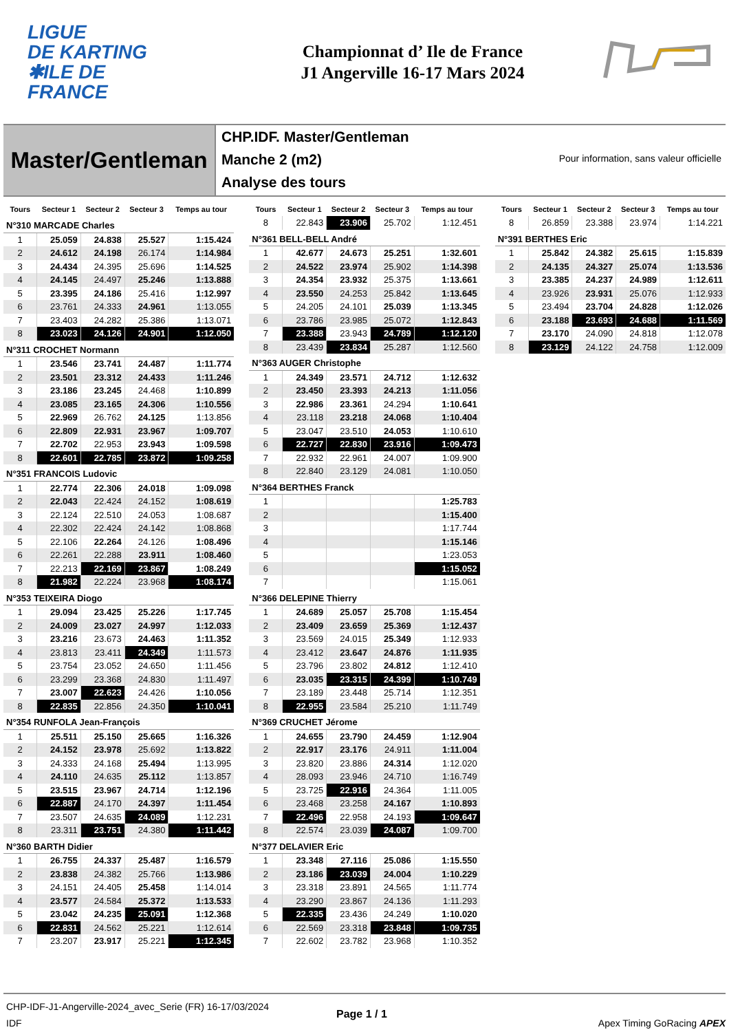LIGUE
DE KARTING
✱ILE DE
FRANCE
Championnat d’ Ile de France
J1 Angerville 16-17 Mars 2024
Master/Gentleman
CHP.IDF. Master/Gentleman
Manche 2 (m2)
Analyse des tours
Pour information, sans valeur officielle
| Tours | Secteur 1 | Secteur 2 | Secteur 3 | Temps au tour |
| --- | --- | --- | --- | --- |
| N°310 MARCADE Charles | | | | |
| 1 | 25.059 | 24.838 | 25.527 | 1:15.424 |
| 2 | 24.612 | 24.198 | 26.174 | 1:14.984 |
| 3 | 24.434 | 24.395 | 25.696 | 1:14.525 |
| 4 | 24.145 | 24.497 | 25.246 | 1:13.888 |
| 5 | 23.395 | 24.186 | 25.416 | 1:12.997 |
| 6 | 23.761 | 24.333 | 24.961 | 1:13.055 |
| 7 | 23.403 | 24.282 | 25.386 | 1:13.071 |
| 8 | 23.023 | 24.126 | 24.901 | 1:12.050 |
| N°311 CROCHET Normann | | | | |
| 1 | 23.546 | 23.741 | 24.487 | 1:11.774 |
| 2 | 23.501 | 23.312 | 24.433 | 1:11.246 |
| 3 | 23.186 | 23.245 | 24.468 | 1:10.899 |
| 4 | 23.085 | 23.165 | 24.306 | 1:10.556 |
| 5 | 22.969 | 26.762 | 24.125 | 1:13.856 |
| 6 | 22.809 | 22.931 | 23.967 | 1:09.707 |
| 7 | 22.702 | 22.953 | 23.943 | 1:09.598 |
| 8 | 22.601 | 22.785 | 23.872 | 1:09.258 |
| N°351 FRANCOIS Ludovic | | | | |
| 1 | 22.774 | 22.306 | 24.018 | 1:09.098 |
| 2 | 22.043 | 22.424 | 24.152 | 1:08.619 |
| 3 | 22.124 | 22.510 | 24.053 | 1:08.687 |
| 4 | 22.302 | 22.424 | 24.142 | 1:08.868 |
| 5 | 22.106 | 22.264 | 24.126 | 1:08.496 |
| 6 | 22.261 | 22.288 | 23.911 | 1:08.460 |
| 7 | 22.213 | 22.169 | 23.867 | 1:08.249 |
| 8 | 21.982 | 22.224 | 23.968 | 1:08.174 |
| N°353 TEIXEIRA Diogo | | | | |
| 1 | 29.094 | 23.425 | 25.226 | 1:17.745 |
| 2 | 24.009 | 23.027 | 24.997 | 1:12.033 |
| 3 | 23.216 | 23.673 | 24.463 | 1:11.352 |
| 4 | 23.813 | 23.411 | 24.349 | 1:11.573 |
| 5 | 23.754 | 23.052 | 24.650 | 1:11.456 |
| 6 | 23.299 | 23.368 | 24.830 | 1:11.497 |
| 7 | 23.007 | 22.623 | 24.426 | 1:10.056 |
| 8 | 22.835 | 22.856 | 24.350 | 1:10.041 |
| N°354 RUNFOLA Jean-François | | | | |
| 1 | 25.511 | 25.150 | 25.665 | 1:16.326 |
| 2 | 24.152 | 23.978 | 25.692 | 1:13.822 |
| 3 | 24.333 | 24.168 | 25.494 | 1:13.995 |
| 4 | 24.110 | 24.635 | 25.112 | 1:13.857 |
| 5 | 23.515 | 23.967 | 24.714 | 1:12.196 |
| 6 | 22.887 | 24.170 | 24.397 | 1:11.454 |
| 7 | 23.507 | 24.635 | 24.089 | 1:12.231 |
| 8 | 23.311 | 23.751 | 24.380 | 1:11.442 |
| N°360 BARTH Didier | | | | |
| 1 | 26.755 | 24.337 | 25.487 | 1:16.579 |
| 2 | 23.838 | 24.382 | 25.766 | 1:13.986 |
| 3 | 24.151 | 24.405 | 25.458 | 1:14.014 |
| 4 | 23.577 | 24.584 | 25.372 | 1:13.533 |
| 5 | 23.042 | 24.235 | 25.091 | 1:12.368 |
| 6 | 22.831 | 24.562 | 25.221 | 1:12.614 |
| 7 | 23.207 | 23.917 | 25.221 | 1:12.345 |
| Tours | Secteur 1 | Secteur 2 | Secteur 3 | Temps au tour |
| --- | --- | --- | --- | --- |
| 8 | 22.843 | 23.906 | 25.702 | 1:12.451 |
| N°361 BELL-BELL André | | | | |
| 1 | 42.677 | 24.673 | 25.251 | 1:32.601 |
| 2 | 24.522 | 23.974 | 25.902 | 1:14.398 |
| 3 | 24.354 | 23.932 | 25.375 | 1:13.661 |
| 4 | 23.550 | 24.253 | 25.842 | 1:13.645 |
| 5 | 24.205 | 24.101 | 25.039 | 1:13.345 |
| 6 | 23.786 | 23.985 | 25.072 | 1:12.843 |
| 7 | 23.388 | 23.943 | 24.789 | 1:12.120 |
| 8 | 23.439 | 23.834 | 25.287 | 1:12.560 |
| N°363 AUGER Christophe | | | | |
| 1 | 24.349 | 23.571 | 24.712 | 1:12.632 |
| 2 | 23.450 | 23.393 | 24.213 | 1:11.056 |
| 3 | 22.986 | 23.361 | 24.294 | 1:10.641 |
| 4 | 23.118 | 23.218 | 24.068 | 1:10.404 |
| 5 | 23.047 | 23.510 | 24.053 | 1:10.610 |
| 6 | 22.727 | 22.830 | 23.916 | 1:09.473 |
| 7 | 22.932 | 22.961 | 24.007 | 1:09.900 |
| 8 | 22.840 | 23.129 | 24.081 | 1:10.050 |
| N°364 BERTHES Franck | | | | |
| 1 | | | | 1:25.783 |
| 2 | | | | 1:15.400 |
| 3 | | | | 1:17.744 |
| 4 | | | | 1:15.146 |
| 5 | | | | 1:23.053 |
| 6 | | | | 1:15.052 |
| 7 | | | | 1:15.061 |
| N°366 DELEPINE Thierry | | | | |
| 1 | 24.689 | 25.057 | 25.708 | 1:15.454 |
| 2 | 23.409 | 23.659 | 25.369 | 1:12.437 |
| 3 | 23.569 | 24.015 | 25.349 | 1:12.933 |
| 4 | 23.412 | 23.647 | 24.876 | 1:11.935 |
| 5 | 23.796 | 23.802 | 24.812 | 1:12.410 |
| 6 | 23.035 | 23.315 | 24.399 | 1:10.749 |
| 7 | 23.189 | 23.448 | 25.714 | 1:12.351 |
| 8 | 22.955 | 23.584 | 25.210 | 1:11.749 |
| N°369 CRUCHET Jérome | | | | |
| 1 | 24.655 | 23.790 | 24.459 | 1:12.904 |
| 2 | 22.917 | 23.176 | 24.911 | 1:11.004 |
| 3 | 23.820 | 23.886 | 24.314 | 1:12.020 |
| 4 | 28.093 | 23.946 | 24.710 | 1:16.749 |
| 5 | 23.725 | 22.916 | 24.364 | 1:11.005 |
| 6 | 23.468 | 23.258 | 24.167 | 1:10.893 |
| 7 | 22.496 | 22.958 | 24.193 | 1:09.647 |
| 8 | 22.574 | 23.039 | 24.087 | 1:09.700 |
| N°377 DELAVIER Eric | | | | |
| 1 | 23.348 | 27.116 | 25.086 | 1:15.550 |
| 2 | 23.186 | 23.039 | 24.004 | 1:10.229 |
| 3 | 23.318 | 23.891 | 24.565 | 1:11.774 |
| 4 | 23.290 | 23.867 | 24.136 | 1:11.293 |
| 5 | 22.335 | 23.436 | 24.249 | 1:10.020 |
| 6 | 22.569 | 23.318 | 23.848 | 1:09.735 |
| 7 | 22.602 | 23.782 | 23.968 | 1:10.352 |
| Tours | Secteur 1 | Secteur 2 | Secteur 3 | Temps au tour |
| --- | --- | --- | --- | --- |
| 8 | 26.859 | 23.388 | 23.974 | 1:14.221 |
| N°391 BERTHES Eric | | | | |
| 1 | 25.842 | 24.382 | 25.615 | 1:15.839 |
| 2 | 24.135 | 24.327 | 25.074 | 1:13.536 |
| 3 | 23.385 | 24.237 | 24.989 | 1:12.611 |
| 4 | 23.926 | 23.931 | 25.076 | 1:12.933 |
| 5 | 23.494 | 23.704 | 24.828 | 1:12.026 |
| 6 | 23.188 | 23.693 | 24.688 | 1:11.569 |
| 7 | 23.170 | 24.090 | 24.818 | 1:12.078 |
| 8 | 23.129 | 24.122 | 24.758 | 1:12.009 |
CHP-IDF-J1-Angerville-2024_avec_Serie (FR) 16-17/03/2024
IDF
Page 1 / 1
Apex Timing GoRacing APEX